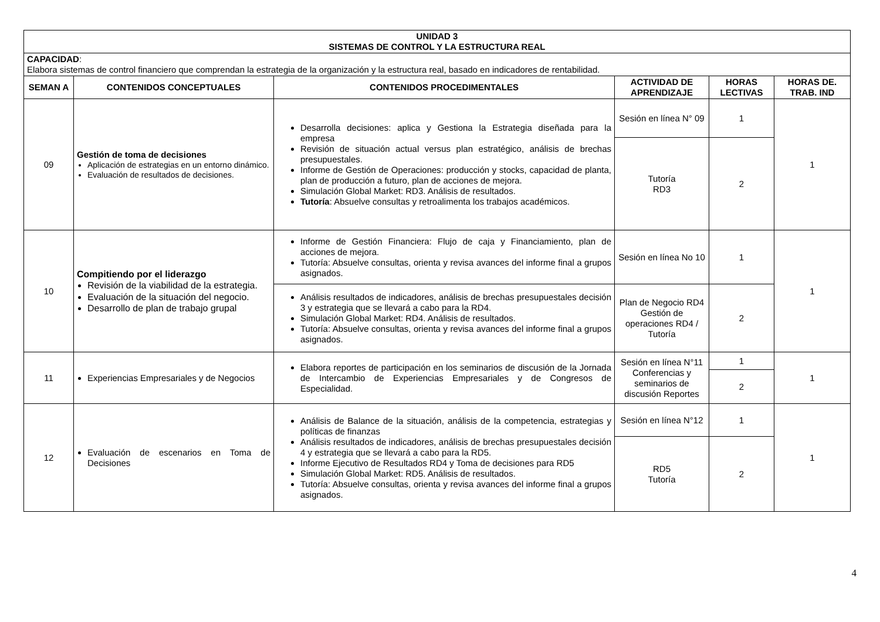| UNIDAD 3 SISTEMAS DE CONTROL Y LA ESTRUCTURA REAL | | | | | |
| --- | --- | --- | --- | --- | --- |
| CAPACIDAD : Elabora sistemas de control financiero que comprendan la estrategia de la organización y la estructura real, basado en indicadores de rentabilidad. | | | | | |
| SEMAN A | CONTENIDOS CONCEPTUALES | CONTENIDOS PROCEDIMENTALES | ACTIVIDAD DE APRENDIZAJE | HORAS LECTIVAS | HORAS DE. TRAB. IND |
| 09 | Gestión de toma de decisiones Aplicación de estrategias en un entorno dinámico. Evaluación de resultados de decisiones. | Desarrolla decisiones: aplica y Gestiona la Estrategia diseñada para la empresa Revisión de situación actual versus plan estratégico, análisis de brechas presupuestales. Informe de Gestión de Operaciones: producción y stocks, capacidad de planta, plan de producción a futuro, plan de acciones de mejora. Simulación Global Market: RD3. Análisis de resultados. Tutoría : Absuelve consultas y retroalimenta los trabajos académicos. | Sesión en línea N° 09 | 1 | 1 |
| | | | Tutoría RD3 | 2 | |
| 10 | Compitiendo por el liderazgo Revisión de la viabilidad de la estrategia. Evaluación de la situación del negocio. Desarrollo de plan de trabajo grupal | Informe de Gestión Financiera: Flujo de caja y Financiamiento, plan de acciones de mejora. Tutoría: Absuelve consultas, orienta y revisa avances del informe final a grupos asignados. | Sesión en línea No 10 | 1 | 1 |
| | | Análisis resultados de indicadores, análisis de brechas presupuestales decisión 3 y estrategia que se llevará a cabo para la RD4. Simulación Global Market: RD4. Análisis de resultados. Tutoría: Absuelve consultas, orienta y revisa avances del informe final a grupos asignados. | Plan de Negocio RD4 Gestión de operaciones RD4 / Tutoría | 2 | |
| 11 | Experiencias Empresariales y de Negocios | Elabora reportes de participación en los seminarios de discusión de la Jornada de Intercambio de Experiencias Empresariales y de Congresos de Especialidad. | Sesión en línea N°11 Conferencias y seminarios de discusión Reportes | 1 | 1 |
| | | | | 2 | |
| 12 | Evaluación de escenarios en Toma de Decisiones | Análisis de Balance de la situación, análisis de la competencia, estrategias y políticas de finanzas Análisis resultados de indicadores, análisis de brechas presupuestales decisión 4 y estrategia que se llevará a cabo para la RD5. Informe Ejecutivo de Resultados RD4 y Toma de decisiones para RD5 Simulación Global Market: RD5. Análisis de resultados. Tutoría: Absuelve consultas, orienta y revisa avances del informe final a grupos asignados. | Sesión en línea N°12 | 1 | 1 |
| | | | RD5 Tutoría | 2 | |
4